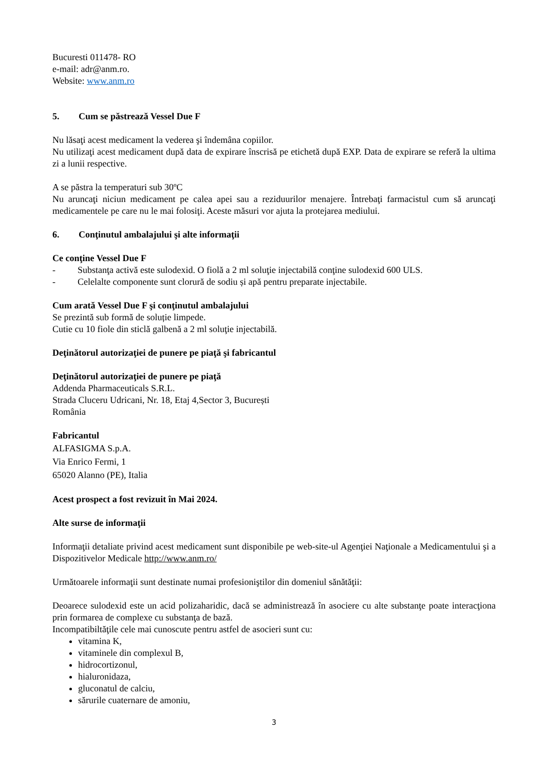Bucuresti 011478- RO
e-mail: adr@anm.ro.
Website: www.anm.ro
5. Cum se păstrează Vessel Due F
Nu lăsaţi acest medicament la vederea şi îndemâna copiilor.
Nu utilizaţi acest medicament după data de expirare înscrisă pe etichetă după EXP. Data de expirare se referă la ultima zi a lunii respective.
A se păstra la temperaturi sub 30ºC
Nu aruncaţi niciun medicament pe calea apei sau a reziduurilor menajere. Întrebaţi farmacistul cum să aruncaţi medicamentele pe care nu le mai folosiţi. Aceste măsuri vor ajuta la protejarea mediului.
6. Conţinutul ambalajului şi alte informaţii
Ce conţine Vessel Due F
- Substanţa activă este sulodexid. O fiolă a 2 ml soluţie injectabilă conţine sulodexid 600 ULS.
- Celelalte componente sunt clorură de sodiu și apă pentru preparate injectabile.
Cum arată Vessel Due F şi conţinutul ambalajului
Se prezintă sub formă de soluție limpede.
Cutie cu 10 fiole din sticlă galbenă a 2 ml soluţie injectabilă.
Deţinătorul autorizaţiei de punere pe piaţă şi fabricantul
Deţinătorul autorizaţiei de punere pe piaţă
Addenda Pharmaceuticals S.R.L.
Strada Cluceru Udricani, Nr. 18, Etaj 4,Sector 3, București
România
Fabricantul
ALFASIGMA S.p.A.
Via Enrico Fermi, 1
65020 Alanno (PE), Italia
Acest prospect a fost revizuit în Mai 2024.
Alte surse de informaţii
Informaţii detaliate privind acest medicament sunt disponibile pe web-site-ul Agenţiei Naţionale a Medicamentului şi a Dispozitivelor Medicale http://www.anm.ro/
Următoarele informaţii sunt destinate numai profesioniştilor din domeniul sănătăţii:
Deoarece sulodexid este un acid polizaharidic, dacă se administrează în asociere cu alte substanţe poate interacţiona prin formarea de complexe cu substanţa de bază.
Incompatibiltăţile cele mai cunoscute pentru astfel de asocieri sunt cu:
vitamina K,
vitaminele din complexul B,
hidrocortizonul,
hialuronidaza,
gluconatul de calciu,
sărurile cuaternare de amoniu,
3